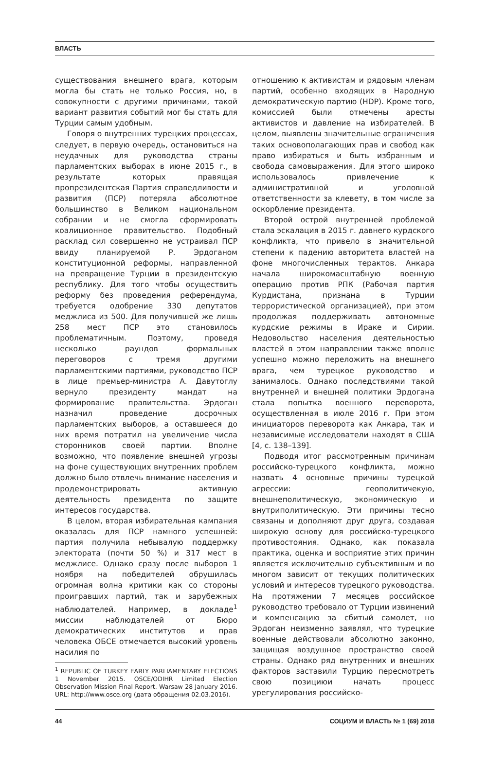ВЛАСТЬ
существования внешнего врага, которым могла бы стать не только Россия, но, в совокупности с другими причинами, такой вариант развития событий мог бы стать для Турции самым удобным.
Говоря о внутренних турецких процессах, следует, в первую очередь, остановиться на неудачных для руководства страны парламентских выборах в июне 2015 г., в результате которых правящая пропрезидентская Партия справедливости и развития (ПСР) потеряла абсолютное большинство в Великом национальном собрании и не смогла сформировать коалиционное правительство. Подобный расклад сил совершенно не устраивал ПСР ввиду планируемой Р. Эрдоганом конституционной реформы, направленной на превращение Турции в президентскую республику. Для того чтобы осуществить реформу без проведения референдума, требуется одобрение 330 депутатов меджлиса из 500. Для получившей же лишь 258 мест ПСР это становилось проблематичным. Поэтому, проведя несколько раундов формальных переговоров с тремя другими парламентскими партиями, руководство ПСР в лице премьер-министра А. Давутоглу вернуло президенту мандат на формирование правительства. Эрдоган назначил проведение досрочных парламентских выборов, а оставшееся до них время потратил на увеличение числа сторонников своей партии. Вполне возможно, что появление внешней угрозы на фоне существующих внутренних проблем должно было отвлечь внимание населения и продемонстрировать активную деятельность президента по защите интересов государства.
В целом, вторая избирательная кампания оказалась для ПСР намного успешней: партия получила небывалую поддержку электората (почти 50 %) и 317 мест в меджлисе. Однако сразу после выборов 1 ноября на победителей обрушилась огромная волна критики как со стороны проигравших партий, так и зарубежных наблюдателей. Например, в докладе<sup>1</sup> миссии наблюдателей от Бюро демократических институтов и прав человека ОБСЕ отмечается высокий уровень насилия по
<sup>1</sup> REPUBLIC OF TURKEY EARLY PARLIAMENTARY ELECTIONS 1 November 2015. OSCE/ODIHR Limited Election Observation Mission Final Report. Warsaw 28 January 2016. URL: http://www.osce.org (дата обращения 02.03.2016).
отношению к активистам и рядовым членам партий, особенно входящих в Народную демократическую партию (HDP). Кроме того, комиссией были отмечены аресты активистов и давление на избирателей. В целом, выявлены значительные ограничения таких основополагающих прав и свобод как право избираться и быть избранным и свобода самовыражения. Для этого широко использовалось привлечение к административной и уголовной ответственности за клевету, в том числе за оскорбление президента.
Второй острой внутренней проблемой стала эскалация в 2015 г. давнего курдского конфликта, что привело в значительной степени к падению авторитета властей на фоне многочисленных терактов. Анкара начала широкомасштабную военную операцию против РПК (Рабочая партия Курдистана, признана в Турции террористической организацией), при этом продолжая поддерживать автономные курдские режимы в Ираке и Сирии. Недовольство населения деятельностью властей в этом направлении также вполне успешно можно переложить на внешнего врага, чем турецкое руководство и занималось. Однако последствиями такой внутренней и внешней политики Эрдогана стала попытка военного переворота, осуществленная в июле 2016 г. При этом инициаторов переворота как Анкара, так и независимые исследователи находят в США [4, с. 138–139].
Подводя итог рассмотренным причинам российско-турецкого конфликта, можно назвать 4 основные причины турецкой агрессии: геополитичекую, внешнеполитическую, экономическую и внутриполитическую. Эти причины тесно связаны и дополняют друг друга, создавая широкую основу для российско-турецкого противостояния. Однако, как показала практика, оценка и восприятие этих причин является исключительно субъективным и во многом зависит от текущих политических условий и интересов турецкого руководства. На протяжении 7 месяцев российское руководство требовало от Турции извинений и компенсацию за сбитый самолет, но Эрдоган неизменно заявлял, что турецкие военные действовали абсолютно законно, защищая воздушное пространство своей страны. Однако ряд внутренних и внешних факторов заставили Турцию пересмотреть свою позициюи начать процесс урегулирования российско-
44 СОЦИУМ И ВЛАСТЬ № 1 (69) 2018